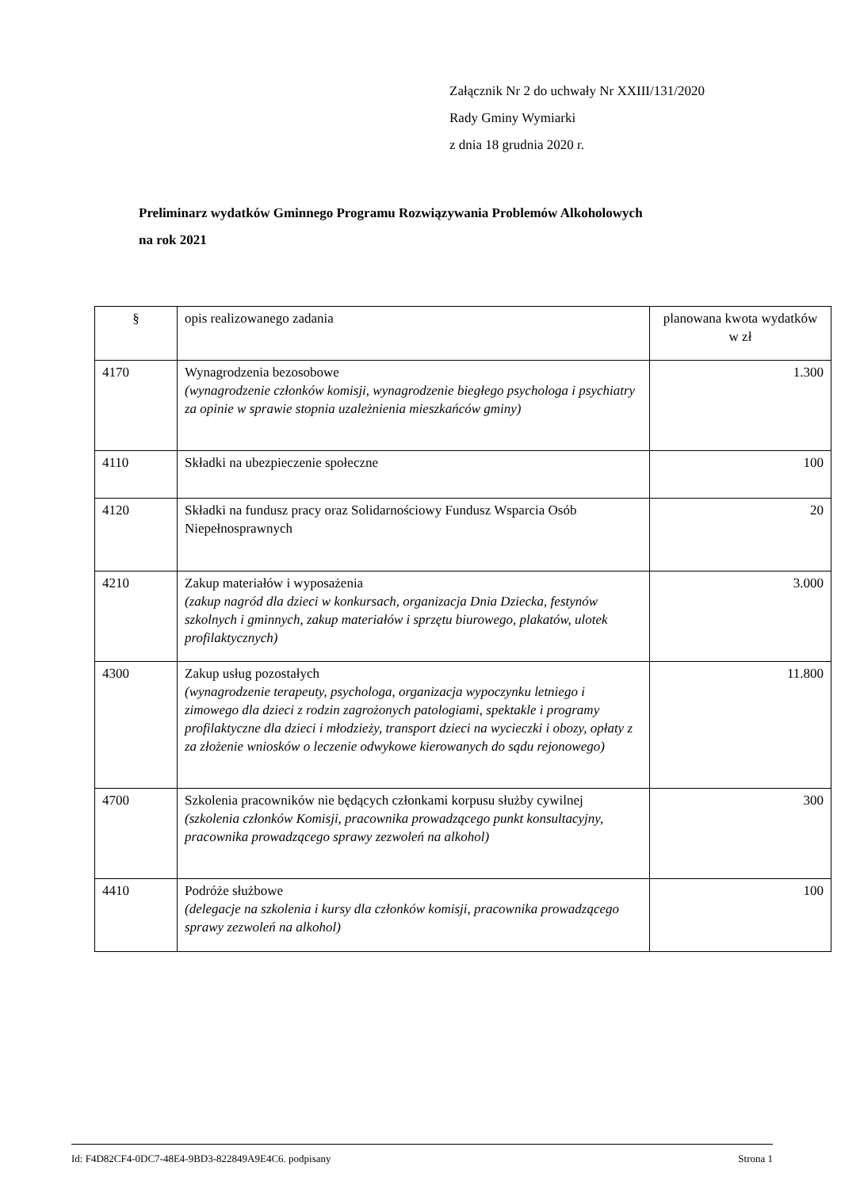Załącznik Nr 2 do uchwały Nr XXIII/131/2020
Rady Gminy Wymiarki
z dnia 18 grudnia 2020 r.
Preliminarz wydatków Gminnego Programu Rozwiązywania Problemów Alkoholowych
na rok 2021
| § | opis realizowanego zadania | planowana kwota wydatków w zł |
| 4170 | Wynagrodzenia bezosobowe (wynagrodzenie członków komisji, wynagrodzenie biegłego psychologa i psychiatry za opinie w sprawie stopnia uzależnienia mieszkańców gminy) | 1.300 |
| 4110 | Składki na ubezpieczenie społeczne | 100 |
| 4120 | Składki na fundusz pracy oraz Solidarnościowy Fundusz Wsparcia Osób Niepełnosprawnych | 20 |
| 4210 | Zakup materiałów i wyposażenia (zakup nagród dla dzieci w konkursach, organizacja Dnia Dziecka, festynów szkolnych i gminnych, zakup materiałów i sprzętu biurowego, plakatów, ulotek profilaktycznych) | 3.000 |
| 4300 | Zakup usług pozostałych (wynagrodzenie terapeuty, psychologa, organizacja wypoczynku letniego i zimowego dla dzieci z rodzin zagrożonych patologiami, spektakle i programy profilaktyczne dla dzieci i młodzieży, transport dzieci na wycieczki i obozy, opłaty z za złożenie wniosków o leczenie odwykowe kierowanych do sądu rejonowego) | 11.800 |
| 4700 | Szkolenia pracowników nie będących członkami korpusu służby cywilnej (szkolenia członków Komisji, pracownika prowadzącego punkt konsultacyjny, pracownika prowadzącego sprawy zezwoleń na alkohol) | 300 |
| 4410 | Podróże służbowe (delegacje na szkolenia i kursy dla członków komisji, pracownika prowadzącego sprawy zezwoleń na alkohol) | 100 |
Id: F4D82CF4-0DC7-48E4-9BD3-822849A9E4C6. podpisany Strona 1